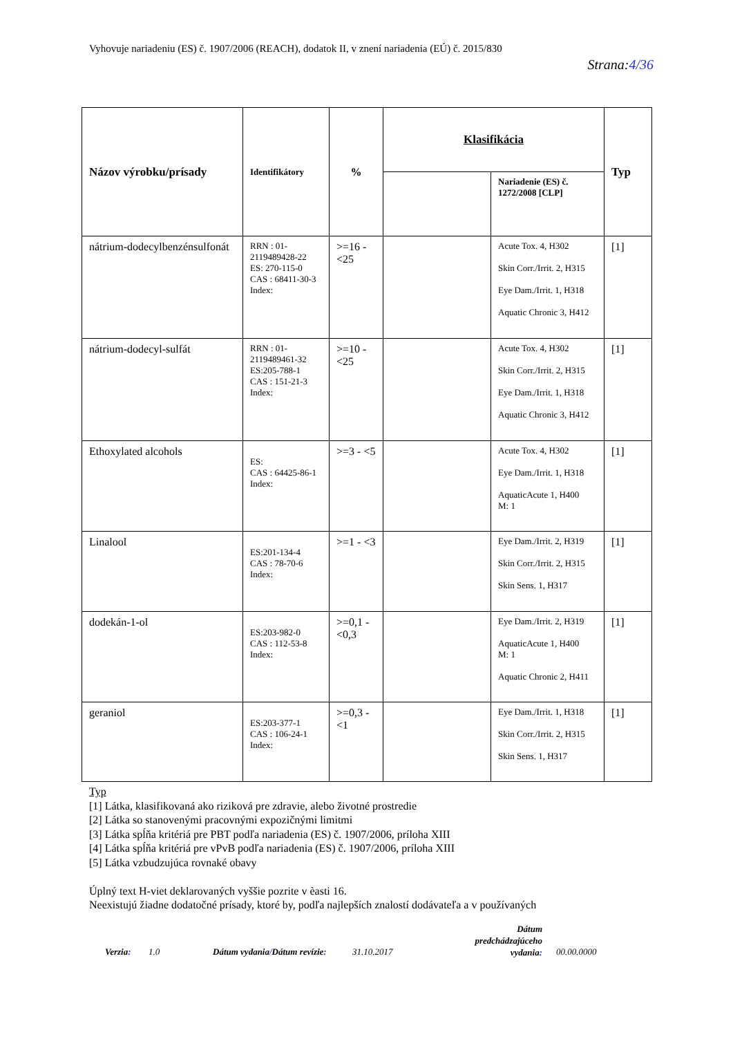Vyhovuje nariadeniu (ES) č. 1907/2006 (REACH), dodatok II, v znení nariadenia (EÚ) č. 2015/830
Strana:4/36
| Názov výrobku/prísady | Identifikátory | % | Klasifikácia | | Typ |
| --- | --- | --- | --- | --- | --- |
| | | | | Nariadenie (ES) č. 1272/2008 [CLP] | |
| nátrium-dodecylbenzénsulfonát | RRN : 01-2119489428-22 ES: 270-115-0 CAS : 68411-30-3 Index: | >=16 - <25 | | Acute Tox. 4, H302 Skin Corr./Irrit. 2, H315 Eye Dam./Irrit. 1, H318 Aquatic Chronic 3, H412 | [1] |
| nátrium-dodecyl-sulfát | RRN : 01-2119489461-32 ES:205-788-1 CAS : 151-21-3 Index: | >=10 - <25 | | Acute Tox. 4, H302 Skin Corr./Irrit. 2, H315 Eye Dam./Irrit. 1, H318 Aquatic Chronic 3, H412 | [1] |
| Ethoxylated alcohols | ES: CAS : 64425-86-1 Index: | >=3 - <5 | | Acute Tox. 4, H302 Eye Dam./Irrit. 1, H318 AquaticAcute 1, H400 M: 1 | [1] |
| Linalool | ES:201-134-4 CAS : 78-70-6 Index: | >=1 - <3 | | Eye Dam./Irrit. 2, H319 Skin Corr./Irrit. 2, H315 Skin Sens. 1, H317 | [1] |
| dodekán-1-ol | ES:203-982-0 CAS : 112-53-8 Index: | >=0,1 - <0,3 | | Eye Dam./Irrit. 2, H319 AquaticAcute 1, H400 M: 1 Aquatic Chronic 2, H411 | [1] |
| geraniol | ES:203-377-1 CAS : 106-24-1 Index: | >=0,3 - <1 | | Eye Dam./Irrit. 1, H318 Skin Corr./Irrit. 2, H315 Skin Sens. 1, H317 | [1] |
Typ
[1] Látka, klasifikovaná ako riziková pre zdravie, alebo životné prostredie
[2] Látka so stanovenými pracovnými expozičnými limitmi
[3] Látka spĺňa kritériá pre PBT podľa nariadenia (ES) č. 1907/2006, príloha XIII
[4] Látka spĺňa kritériá pre vPvB podľa nariadenia (ES) č. 1907/2006, príloha XIII
[5] Látka vzbudzujúca rovnaké obavy
Úplný text H-viet deklarovaných vyššie pozrite v èasti 16.
Neexistujú žiadne dodatočné prísady, ktoré by, podľa najlepších znalostí dodávateľa a v používaných
Verzia: 1.0 Dátum vydania/Dátum revízie: 31.10.2017
Dátum predchádzajúceho vydania:
00.00.0000